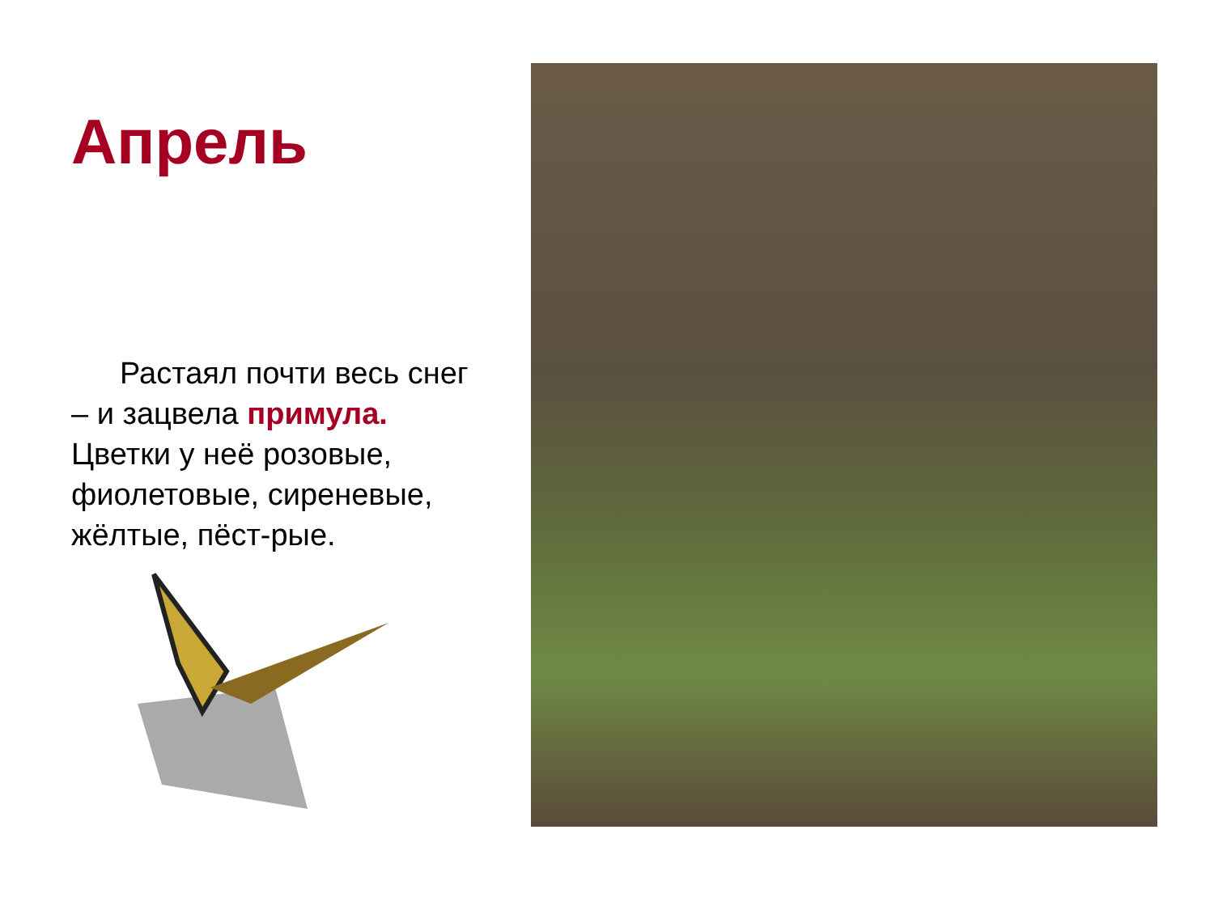Апрель
Растаял почти весь снег – и зацвела примула. Цветки у неё розовые, фиолетовые, сиреневые, жёлтые, пёст-рые.